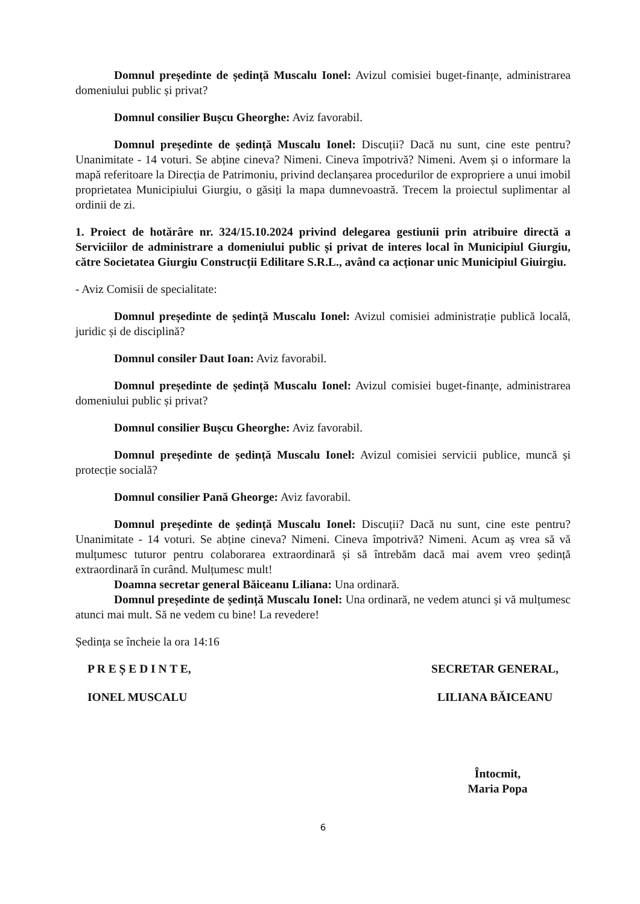Domnul președinte de ședință Muscalu Ionel: Avizul comisiei buget-finanțe, administrarea domeniului public și privat?
Domnul consilier Bușcu Gheorghe: Aviz favorabil.
Domnul președinte de ședință Muscalu Ionel: Discuții? Dacă nu sunt, cine este pentru? Unanimitate - 14 voturi. Se abține cineva? Nimeni. Cineva împotrivă? Nimeni. Avem și o informare la mapă referitoare la Direcția de Patrimoniu, privind declanșarea procedurilor de expropriere a unui imobil proprietatea Municipiului Giurgiu, o găsiți la mapa dumnevoastră. Trecem la proiectul suplimentar al ordinii de zi.
1. Proiect de hotărâre nr. 324/15.10.2024 privind delegarea gestiunii prin atribuire directă a Serviciilor de administrare a domeniului public și privat de interes local în Municipiul Giurgiu, către Societatea Giurgiu Construcții Edilitare S.R.L., având ca acționar unic Municipiul Giuirgiu.
- Aviz Comisii de specialitate:
Domnul președinte de ședință Muscalu Ionel: Avizul comisiei administrație publică locală, juridic și de disciplină?
Domnul consiler Daut Ioan: Aviz favorabil.
Domnul președinte de ședință Muscalu Ionel: Avizul comisiei buget-finanțe, administrarea domeniului public și privat?
Domnul consilier Bușcu Gheorghe: Aviz favorabil.
Domnul președinte de ședință Muscalu Ionel: Avizul comisiei servicii publice, muncă și protecție socială?
Domnul consilier Pană Gheorge: Aviz favorabil.
Domnul președinte de ședință Muscalu Ionel: Discuții? Dacă nu sunt, cine este pentru? Unanimitate - 14 voturi. Se abține cineva? Nimeni. Cineva împotrivă? Nimeni. Acum aș vrea să vă mulțumesc tuturor pentru colaborarea extraordinară și să întrebăm dacă mai avem vreo ședință extraordinară în curând. Mulțumesc mult!
Doamna secretar general Băiceanu Liliana: Una ordinară.
Domnul președinte de ședință Muscalu Ionel: Una ordinară, ne vedem atunci și vă mulțumesc atunci mai mult. Să ne vedem cu bine! La revedere!
Ședința se încheie la ora 14:16
P R E Ș E D I N T E,
IONEL MUSCALU
SECRETAR GENERAL,
LILIANA BĂICEANU
Întocmit,
Maria Popa
6